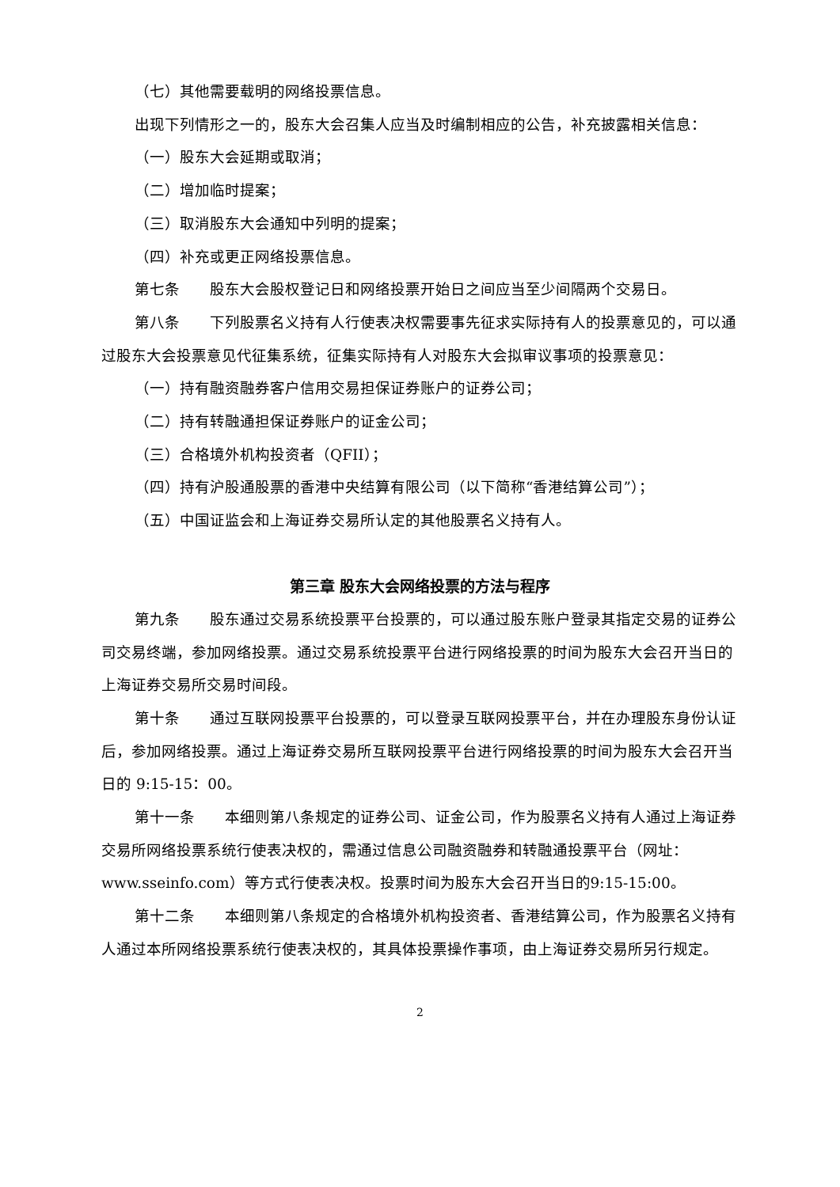（七）其他需要载明的网络投票信息。
出现下列情形之一的，股东大会召集人应当及时编制相应的公告，补充披露相关信息：
（一）股东大会延期或取消；
（二）增加临时提案；
（三）取消股东大会通知中列明的提案；
（四）补充或更正网络投票信息。
第七条 股东大会股权登记日和网络投票开始日之间应当至少间隔两个交易日。
第八条 下列股票名义持有人行使表决权需要事先征求实际持有人的投票意见的，可以通过股东大会投票意见代征集系统，征集实际持有人对股东大会拟审议事项的投票意见：
（一）持有融资融券客户信用交易担保证券账户的证券公司；
（二）持有转融通担保证券账户的证金公司；
（三）合格境外机构投资者（QFII）；
（四）持有沪股通股票的香港中央结算有限公司（以下简称“香港结算公司”）；
（五）中国证监会和上海证券交易所认定的其他股票名义持有人。
第三章 股东大会网络投票的方法与程序
第九条 股东通过交易系统投票平台投票的，可以通过股东账户登录其指定交易的证券公司交易终端，参加网络投票。通过交易系统投票平台进行网络投票的时间为股东大会召开当日的上海证券交易所交易时间段。
第十条 通过互联网投票平台投票的，可以登录互联网投票平台，并在办理股东身份认证后，参加网络投票。通过上海证券交易所互联网投票平台进行网络投票的时间为股东大会召开当日的 9:15-15：00。
第十一条 本细则第八条规定的证券公司、证金公司，作为股票名义持有人通过上海证券交易所网络投票系统行使表决权的，需通过信息公司融资融券和转融通投票平台（网址：www.sseinfo.com）等方式行使表决权。投票时间为股东大会召开当日的9:15-15:00。
第十二条 本细则第八条规定的合格境外机构投资者、香港结算公司，作为股票名义持有人通过本所网络投票系统行使表决权的，其具体投票操作事项，由上海证券交易所另行规定。
2